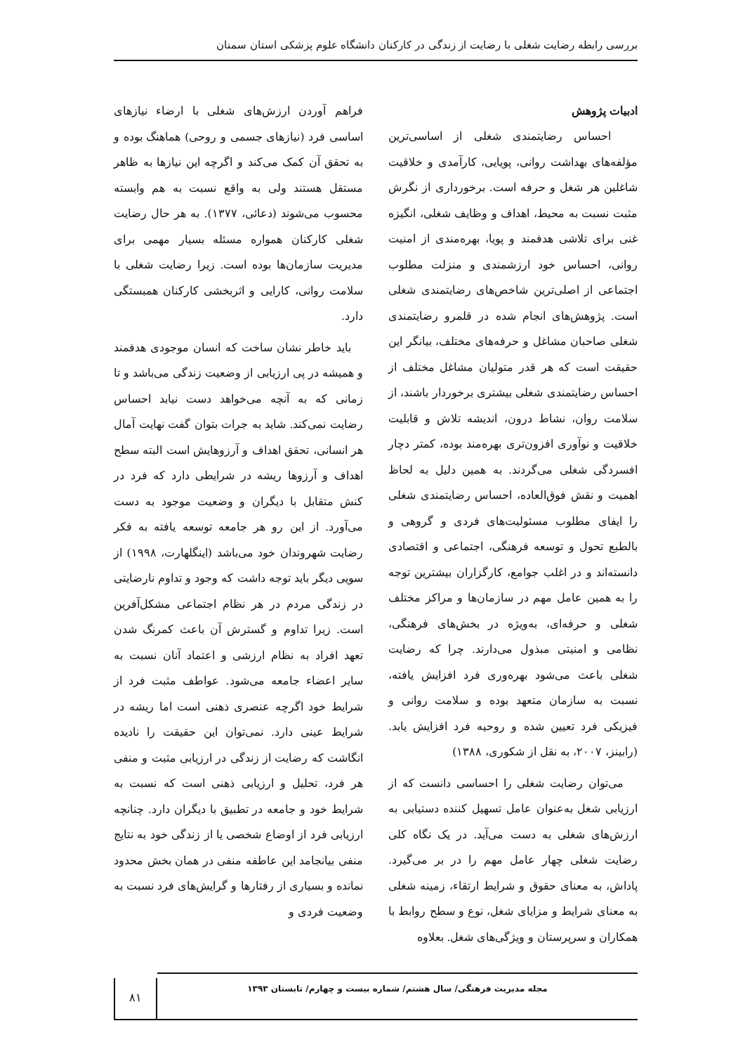بررسی رابطه رضایت شغلی با رضایت از زندگی در کارکنان دانشگاه علوم پزشکی استان سمنان
ادبیات پژوهش
احساس رضایتمندی شغلی از اساسی‌ترین مؤلفه‌های بهداشت روانی، پویایی، کارآمدی و خلاقیت شاغلین هر شغل و حرفه است. برخورداری از نگرش مثبت نسبت به محیط، اهداف و وظایف شغلی، انگیزه غنی برای تلاشی هدفمند و پویا، بهره‌مندی از امنیت روانی، احساس خود ارزشمندی و منزلت مطلوب اجتماعی از اصلی‌ترین شاخص‌های رضایتمندی شغلی است. پژوهش‌های انجام شده در قلمرو رضایتمندی شغلی صاحبان مشاغل و حرفه‌های مختلف، بیانگر این حقیقت است که هر قدر متولیان مشاغل مختلف از احساس رضایتمندی شغلی بیشتری برخوردار باشند، از سلامت روان، نشاط درون، اندیشه تلاش و قابلیت خلاقیت و نوآوری افزون‌تری بهره‌مند بوده، کمتر دچار افسردگی شغلی می‌گردند. به همین دلیل به لحاظ اهمیت و نقش فوق‌العاده، احساس رضایتمندی شغلی را ایفای مطلوب مسئولیت‌های فردی و گروهی و بالطبع تحول و توسعه فرهنگی، اجتماعی و اقتصادی دانسته‌اند و در اغلب جوامع، کارگزاران بیشترین توجه را به همین عامل مهم در سازمان‌ها و مراکز مختلف شغلی و حرفه‌ای، به‌ویژه در بخش‌های فرهنگی، نظامی و امنیتی مبذول می‌دارند. چرا که رضایت شغلی باعث می‌شود بهره‌وری فرد افزایش یافته، نسبت به سازمان متعهد بوده و سلامت روانی و فیزیکی فرد تعیین شده و روحیه فرد افزایش یابد. (رابینز، ۲۰۰۷، به نقل از شکوری، ۱۳۸۸)
می‌توان رضایت شغلی را احساسی دانست که از ارزیابی شغل به‌عنوان عامل تسهیل کننده دستیابی به ارزش‌های شغلی به دست می‌آید. در یک نگاه کلی رضایت شغلی چهار عامل مهم را در بر می‌گیرد. پاداش، به معنای حقوق و شرایط ارتقاء، زمینه شغلی به معنای شرایط و مزایای شغل، نوع و سطح روابط با همکاران و سرپرستان و ویژگی‌های شغل. بعلاوه
فراهم آوردن ارزش‌های شغلی با ارضاء نیازهای اساسی فرد (نیازهای جسمی و روحی) هماهنگ بوده و به تحقق آن کمک می‌کند و اگرچه این نیازها به ظاهر مستقل هستند ولی به واقع نسبت به هم وابسته محسوب می‌شوند (دعائی، ۱۳۷۷). به هر حال رضایت شغلی کارکنان همواره مسئله بسیار مهمی برای مدیریت سازمان‌ها بوده است. زیرا رضایت شغلی با سلامت روانی، کارایی و اثربخشی کارکنان همبستگی دارد.
باید خاطر نشان ساخت که انسان موجودی هدفمند و همیشه در پی ارزیابی از وضعیت زندگی می‌باشد و تا زمانی که به آنچه می‌خواهد دست نیابد احساس رضایت نمی‌کند. شاید به جرات بتوان گفت نهایت آمال هر انسانی، تحقق اهداف و آرزوهایش است البته سطح اهداف و آرزوها ریشه در شرایطی دارد که فرد در کنش متقابل با دیگران و وضعیت موجود به دست می‌آورد. از این رو هر جامعه توسعه یافته به فکر رضایت شهروندان خود می‌باشد (اینگلهارت، ۱۹۹۸) از سویی دیگر باید توجه داشت که وجود و تداوم نارضایتی در زندگی مردم در هر نظام اجتماعی مشکل‌آفرین است. زیرا تداوم و گسترش آن باعث کمرنگ شدن تعهد افراد به نظام ارزشی و اعتماد آنان نسبت به سایر اعضاء جامعه می‌شود. عواطف مثبت فرد از شرایط خود اگرچه عنصری ذهنی است اما ریشه در شرایط عینی دارد. نمی‌توان این حقیقت را نادیده انگاشت که رضایت از زندگی در ارزیابی مثبت و منفی هر فرد، تحلیل و ارزیابی ذهنی است که نسبت به شرایط خود و جامعه در تطبیق با دیگران دارد. چنانچه ارزیابی فرد از اوضاع شخصی یا از زندگی خود به نتایج منفی بیانجامد این عاطفه منفی در همان بخش محدود نمانده و بسیاری از رفتارها و گرایش‌های فرد نسبت به وضعیت فردی و
مجله مدیریت فرهنگی/ سال هشتم/ شماره بیست و چهارم/ تابستان ۱۳۹۳
۸۱